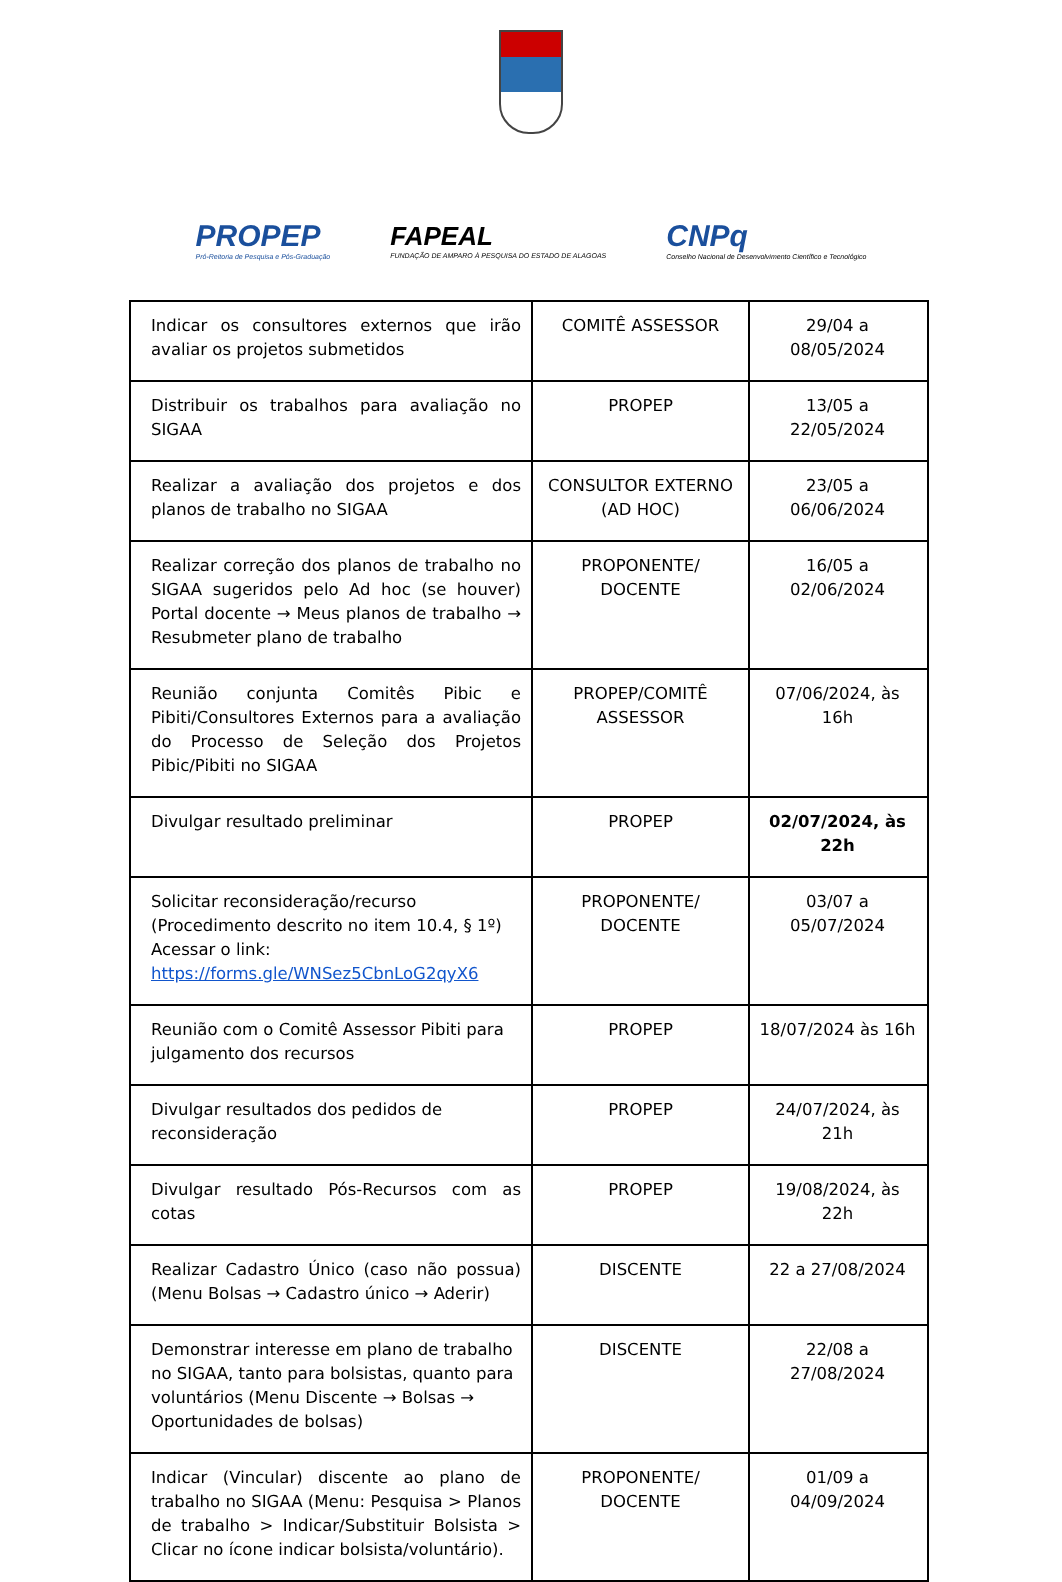PROPEP
Pró-Reitoria de Pesquisa e Pós-Graduação
FAPEAL
FUNDAÇÃO DE AMPARO À PESQUISA DO ESTADO DE ALAGOAS
CNPq
Conselho Nacional de Desenvolvimento Científico e Tecnológico
| Indicar os consultores externos que irão avaliar os projetos submetidos | COMITÊ ASSESSOR | 29/04 a 08/05/2024 |
| Distribuir os trabalhos para avaliação no SIGAA | PROPEP | 13/05 a 22/05/2024 |
| Realizar a avaliação dos projetos e dos planos de trabalho no SIGAA | CONSULTOR EXTERNO (AD HOC) | 23/05 a 06/06/2024 |
| Realizar correção dos planos de trabalho no SIGAA sugeridos pelo Ad hoc (se houver) Portal docente → Meus planos de trabalho → Resubmeter plano de trabalho | PROPONENTE/ DOCENTE | 16/05 a 02/06/2024 |
| Reunião conjunta Comitês Pibic e Pibiti/Consultores Externos para a avaliação do Processo de Seleção dos Projetos Pibic/Pibiti no SIGAA | PROPEP/COMITÊ ASSESSOR | 07/06/2024, às 16h |
| Divulgar resultado preliminar | PROPEP | 02/07/2024, às 22h |
| Solicitar reconsideração/recurso (Procedimento descrito no item 10.4, § 1º) Acessar o link: https://forms.gle/WNSez5CbnLoG2qyX6 | PROPONENTE/ DOCENTE | 03/07 a 05/07/2024 |
| Reunião com o Comitê Assessor Pibiti para julgamento dos recursos | PROPEP | 18/07/2024 às 16h |
| Divulgar resultados dos pedidos de reconsideração | PROPEP | 24/07/2024, às 21h |
| Divulgar resultado Pós-Recursos com as cotas | PROPEP | 19/08/2024, às 22h |
| Realizar Cadastro Único (caso não possua) (Menu Bolsas → Cadastro único → Aderir) | DISCENTE | 22 a 27/08/2024 |
| Demonstrar interesse em plano de trabalho no SIGAA, tanto para bolsistas, quanto para voluntários (Menu Discente → Bolsas → Oportunidades de bolsas) | DISCENTE | 22/08 a 27/08/2024 |
| Indicar (Vincular) discente ao plano de trabalho no SIGAA (Menu: Pesquisa > Planos de trabalho > Indicar/Substituir Bolsista > Clicar no ícone indicar bolsista/voluntário). | PROPONENTE/ DOCENTE | 01/09 a 04/09/2024 |